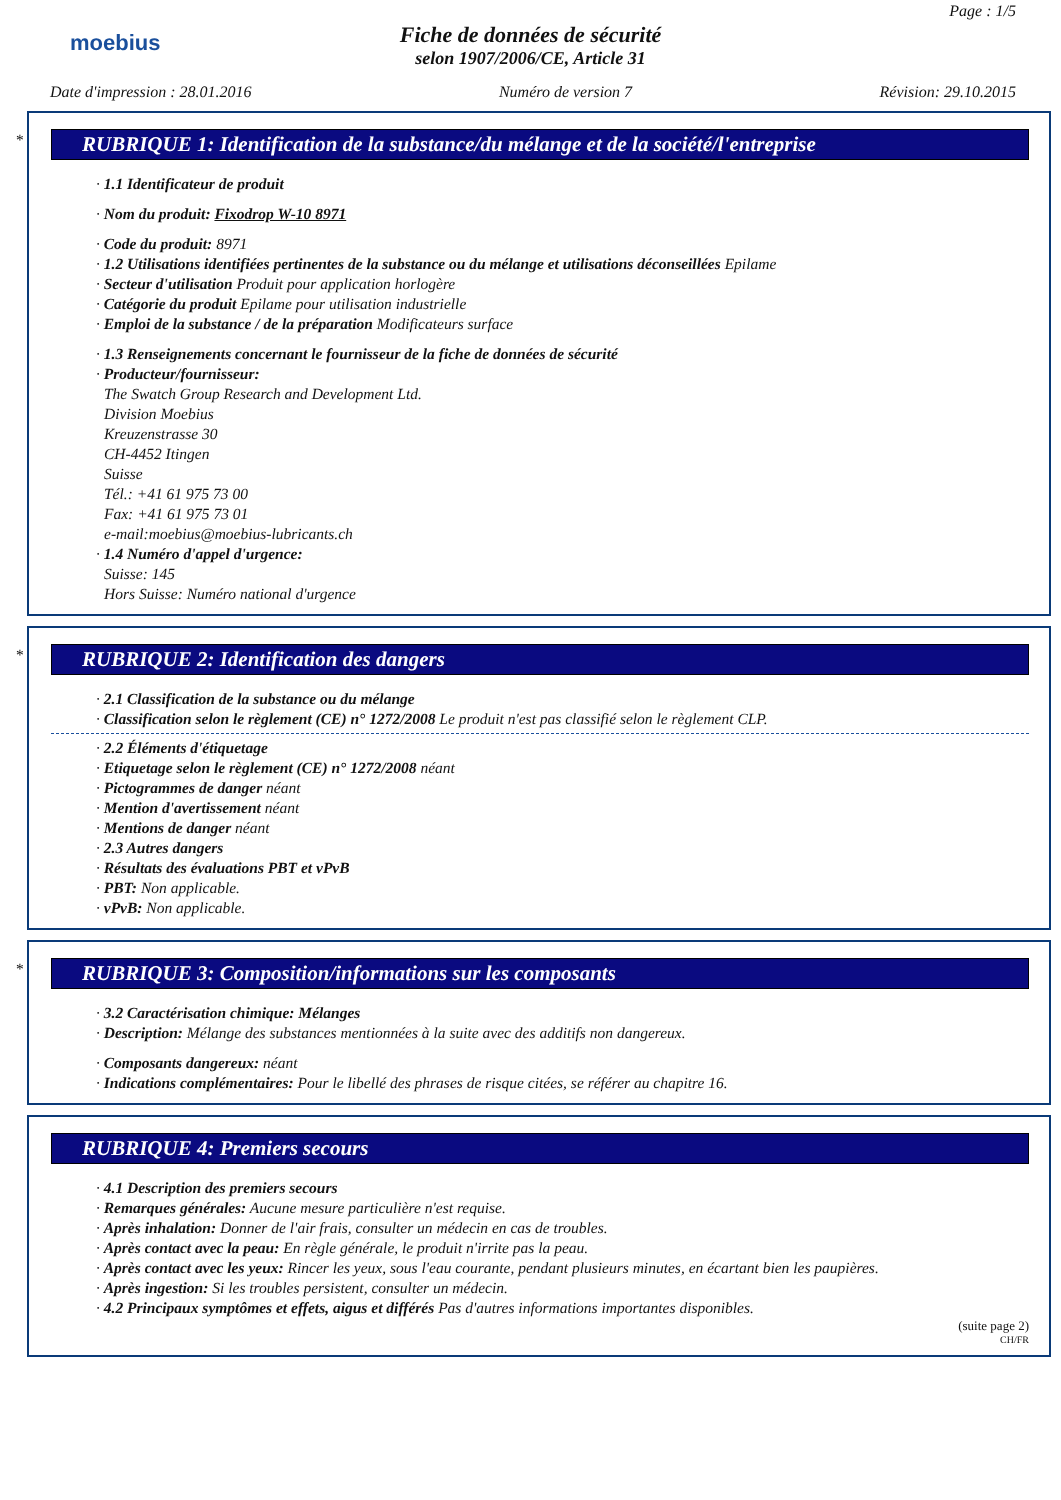moebius
Fiche de données de sécurité
selon 1907/2006/CE, Article 31
Page : 1/5
Date d'impression : 28.01.2016 Numéro de version 7 Révision: 29.10.2015
*
RUBRIQUE 1: Identification de la substance/du mélange et de la société/l'entreprise
· 1.1 Identificateur de produit
· Nom du produit: Fixodrop W-10 8971
· Code du produit: 8971
· 1.2 Utilisations identifiées pertinentes de la substance ou du mélange et utilisations déconseillées Epilame
· Secteur d'utilisation Produit pour application horlogère
· Catégorie du produit Epilame pour utilisation industrielle
· Emploi de la substance / de la préparation Modificateurs surface
· 1.3 Renseignements concernant le fournisseur de la fiche de données de sécurité
· Producteur/fournisseur:
The Swatch Group Research and Development Ltd.
Division Moebius
Kreuzenstrasse 30
CH-4452 Itingen
Suisse
Tél.: +41 61 975 73 00
Fax: +41 61 975 73 01
e-mail:moebius@moebius-lubricants.ch
· 1.4 Numéro d'appel d'urgence:
Suisse: 145
Hors Suisse: Numéro national d'urgence
*
RUBRIQUE 2: Identification des dangers
· 2.1 Classification de la substance ou du mélange
· Classification selon le règlement (CE) n° 1272/2008 Le produit n'est pas classifié selon le règlement CLP.
· 2.2 Éléments d'étiquetage
· Etiquetage selon le règlement (CE) n° 1272/2008 néant
· Pictogrammes de danger néant
· Mention d'avertissement néant
· Mentions de danger néant
· 2.3 Autres dangers
· Résultats des évaluations PBT et vPvB
· PBT: Non applicable.
· vPvB: Non applicable.
*
RUBRIQUE 3: Composition/informations sur les composants
· 3.2 Caractérisation chimique: Mélanges
· Description: Mélange des substances mentionnées à la suite avec des additifs non dangereux.
· Composants dangereux: néant
· Indications complémentaires: Pour le libellé des phrases de risque citées, se référer au chapitre 16.
RUBRIQUE 4: Premiers secours
· 4.1 Description des premiers secours
· Remarques générales: Aucune mesure particulière n'est requise.
· Après inhalation: Donner de l'air frais, consulter un médecin en cas de troubles.
· Après contact avec la peau: En règle générale, le produit n'irrite pas la peau.
· Après contact avec les yeux: Rincer les yeux, sous l'eau courante, pendant plusieurs minutes, en écartant bien les paupières.
· Après ingestion: Si les troubles persistent, consulter un médecin.
· 4.2 Principaux symptômes et effets, aigus et différés Pas d'autres informations importantes disponibles.
(suite page 2)
CH/FR